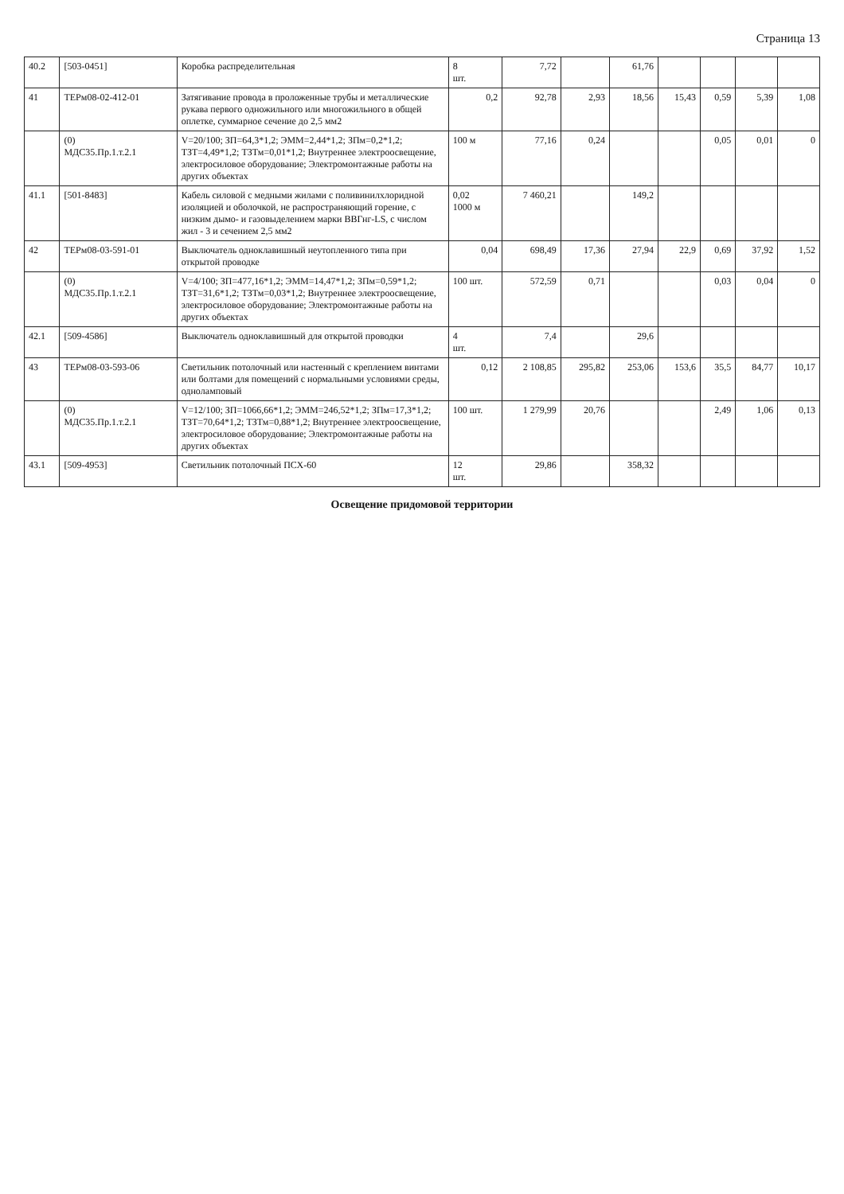Страница 13
| 40.2 | [503-0451] | Коробка распределительная | 8 шт. | 7,72 | | 61,76 | | | | |
| 41 | ТЕРм08-02-412-01 | Затягивание провода в проложенные трубы и металлические рукава первого одножильного или многожильного в общей оплетке, суммарное сечение до 2,5 мм2 | 0,2 | 92,78 | 2,93 | 18,56 | 15,43 | 0,59 | 5,39 | 1,08 |
| | (0) МДС35.Пр.1.т.2.1 | V=20/100; ЗП=64,3*1,2; ЭММ=2,44*1,2; ЗПм=0,2*1,2; ТЗТ=4,49*1,2; ТЗТм=0,01*1,2; Внутреннее электроосвещение, электросиловое оборудование; Электромонтажные работы на других объектах | 100 м | 77,16 | 0,24 | | | 0,05 | 0,01 | 0 |
| 41.1 | [501-8483] | Кабель силовой с медными жилами с поливинилхлоридной изоляцией и оболочкой, не распространяющий горение, с низким дымо- и газовыделением марки ВВГнг-LS, с числом жил - 3 и сечением 2,5 мм2 | 0,02 1000 м | 7 460,21 | | 149,2 | | | | |
| 42 | ТЕРм08-03-591-01 | Выключатель одноклавишный неутопленного типа при открытой проводке | 0,04 | 698,49 | 17,36 | 27,94 | 22,9 | 0,69 | 37,92 | 1,52 |
| | (0) МДС35.Пр.1.т.2.1 | V=4/100; ЗП=477,16*1,2; ЭММ=14,47*1,2; ЗПм=0,59*1,2; ТЗТ=31,6*1,2; ТЗТм=0,03*1,2; Внутреннее электроосвещение, электросиловое оборудование; Электромонтажные работы на других объектах | 100 шт. | 572,59 | 0,71 | | | 0,03 | 0,04 | 0 |
| 42.1 | [509-4586] | Выключатель одноклавишный для открытой проводки | 4 шт. | 7,4 | | 29,6 | | | | |
| 43 | ТЕРм08-03-593-06 | Светильник потолочный или настенный с креплением винтами или болтами для помещений с нормальными условиями среды, однoламповый | 0,12 | 2 108,85 | 295,82 | 253,06 | 153,6 | 35,5 | 84,77 | 10,17 |
| | (0) МДС35.Пр.1.т.2.1 | V=12/100; ЗП=1066,66*1,2; ЭММ=246,52*1,2; ЗПм=17,3*1,2; ТЗТ=70,64*1,2; ТЗТм=0,88*1,2; Внутреннее электроосвещение, электросиловое оборудование; Электромонтажные работы на других объектах | 100 шт. | 1 279,99 | 20,76 | | | 2,49 | 1,06 | 0,13 |
| 43.1 | [509-4953] | Светильник потолочный ПСХ-60 | 12 шт. | 29,86 | | 358,32 | | | | |
Освещение придомовой территории